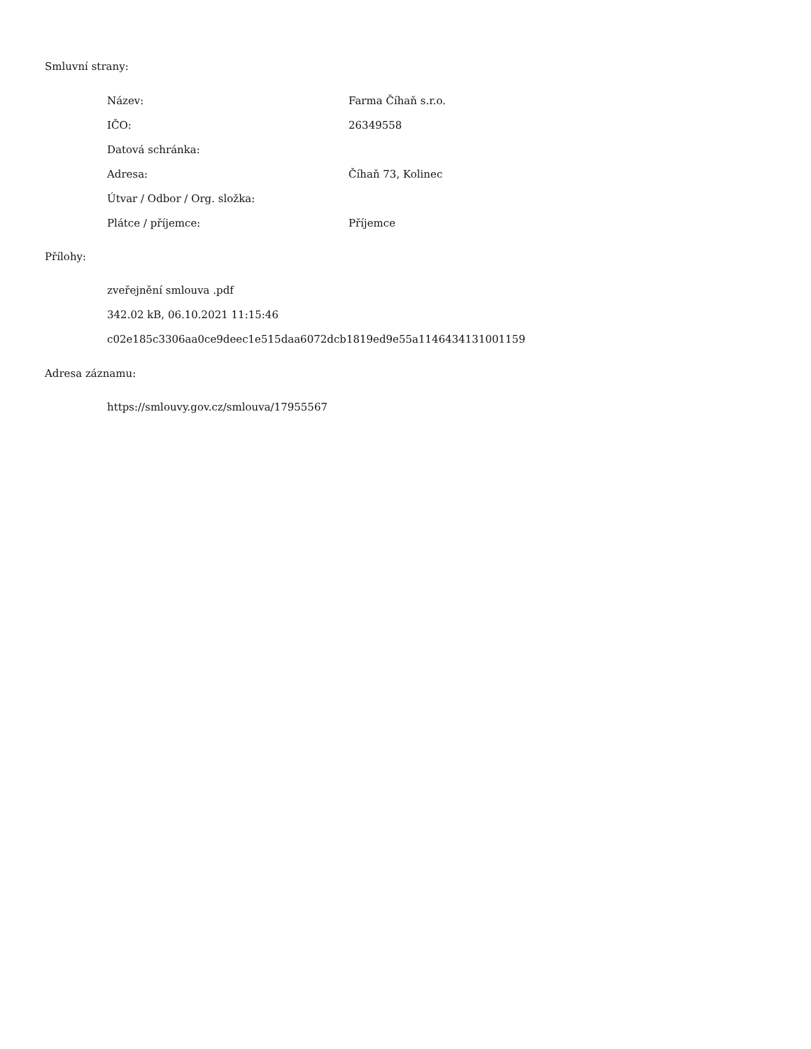Smluvní strany:
| Název: | Farma Číhaň s.r.o. |
| IČO: | 26349558 |
| Datová schránka: | |
| Adresa: | Číhaň 73, Kolinec |
| Útvar / Odbor / Org. složka: | |
| Plátce / příjemce: | Příjemce |
Přílohy:
zveřejnění smlouva .pdf
342.02 kB, 06.10.2021 11:15:46
c02e185c3306aa0ce9deec1e515daa6072dcb1819ed9e55a1146434131001159
Adresa záznamu:
https://smlouvy.gov.cz/smlouva/17955567